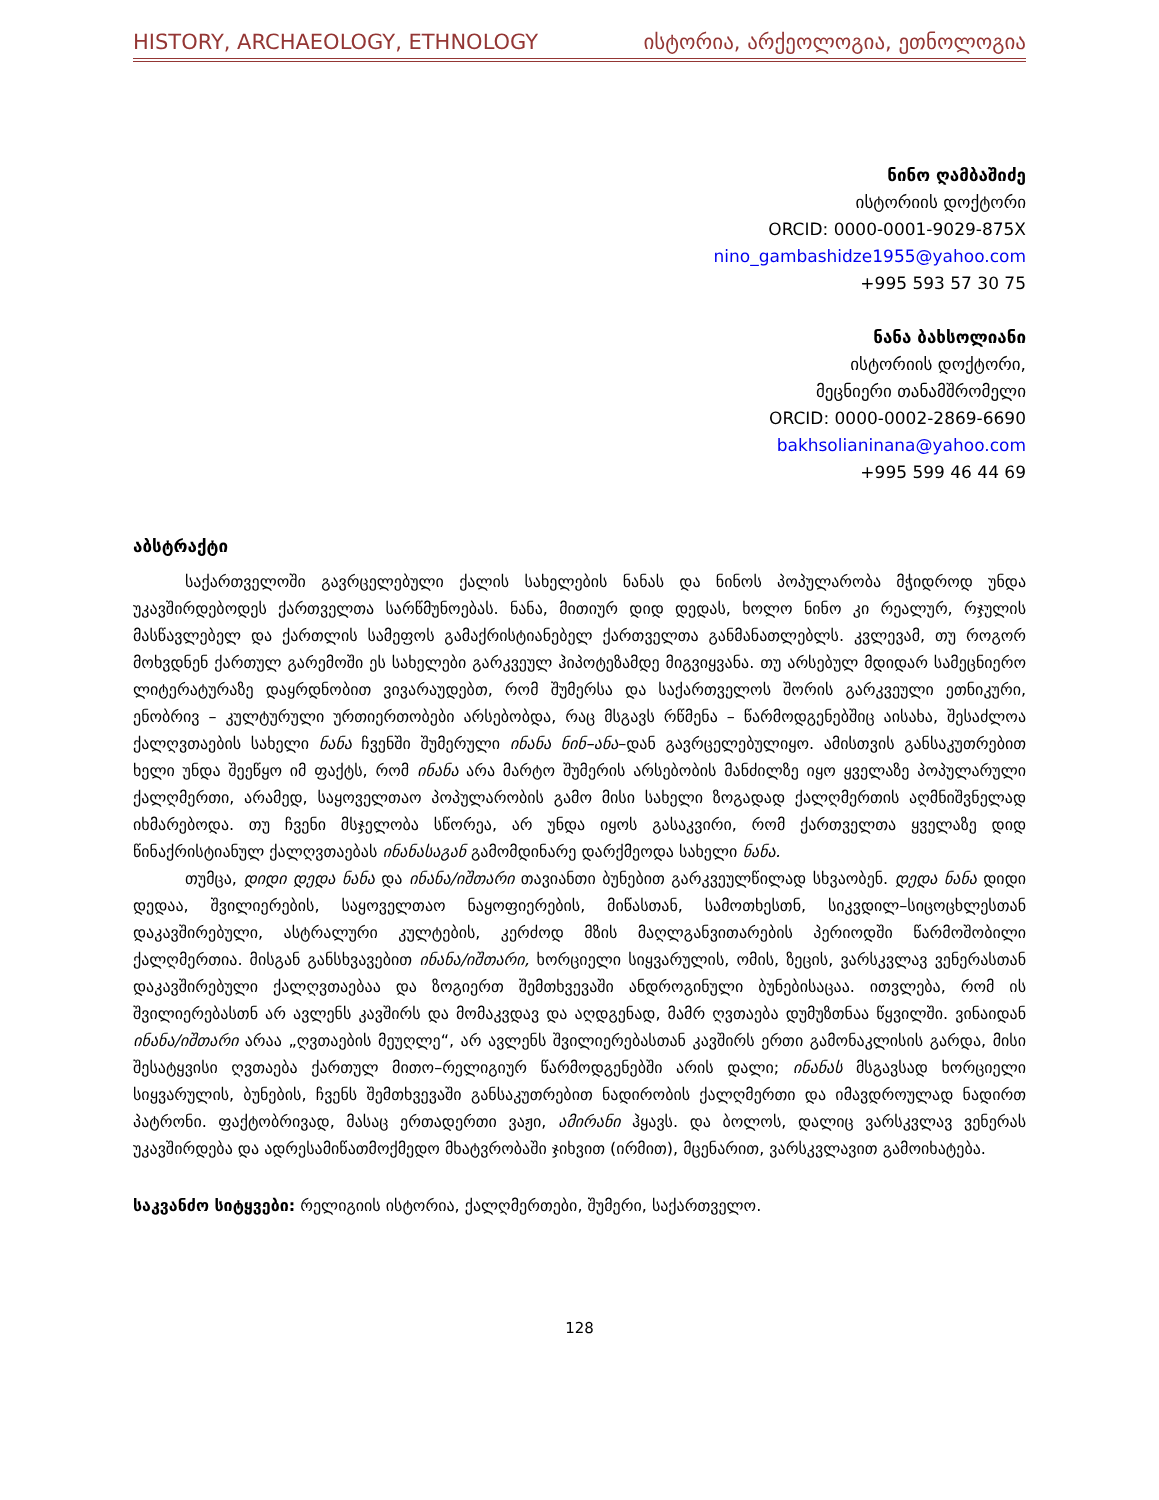HISTORY, ARCHAEOLOGY, ETHNOLOGY ისტორია, არქეოლოგია, ეთნოლოგია
ნინო ღამბაშიძე
ისტორიის დოქტორი
ORCID: 0000-0001-9029-875X
nino_gambashidze1955@yahoo.com
+995 593 57 30 75
ნანა ბახსოლიანი
ისტორიის დოქტორი,
მეცნიერი თანამშრომელი
ORCID: 0000-0002-2869-6690
bakhsolianinana@yahoo.com
+995 599 46 44 69
აბსტრაქტი
საქართველოში გავრცელებული ქალის სახელების ნანას და ნინოს პოპულარობა მჭიდროდ უნდა უკავშირდებოდეს ქართველთა სარწმუნოებას. ნანა, მითიურ დიდ დედას, ხოლო ნინო კი რეალურ, რჯულის მასწავლებელ და ქართლის სამეფოს გამაქრისტიანებელ ქართველთა განმანათლებლს. კვლევამ, თუ როგორ მოხვდნენ ქართულ გარემოში ეს სახელები გარკვეულ ჰიპოტეზამდე მიგვიყვანა. თუ არსებულ მდიდარ სამეცნიერო ლიტერატურაზე დაყრდნობით ვივარაუდებთ, რომ შუმერსა და საქართველოს შორის გარკვეული ეთნიკური, ენობრივ – კულტურული ურთიერთობები არსებობდა, რაც მსგავს რწმენა – წარმოდგენებშიც აისახა, შესაძლოა ქალღვთაების სახელი ნანა ჩვენში შუმერული ინანა ნინ–ანა–დან გავრცელებულიყო. ამისთვის განსაკუთრებით ხელი უნდა შეეწყო იმ ფაქტს, რომ ინანა არა მარტო შუმერის არსებობის მანძილზე იყო ყველაზე პოპულარული ქალღმერთი, არამედ, საყოველთაო პოპულარობის გამო მისი სახელი ზოგადად ქალღმერთის აღმნიშვნელად იხმარებოდა. თუ ჩვენი მსჯელობა სწორეა, არ უნდა იყოს გასაკვირი, რომ ქართველთა ყველაზე დიდ წინაქრისტიანულ ქალღვთაებას ინანასაგან გამომდინარე დარქმეოდა სახელი ნანა.
თუმცა, დიდი დედა ნანა და ინანა/იშთარი თავიანთი ბუნებით გარკვეულწილად სხვაობენ. დედა ნანა დიდი დედაა, შვილიერების, საყოველთაო ნაყოფიერების, მიწასთან, სამოთხესთნ, სიკვდილ–სიცოცხლესთან დაკავშირებული, ასტრალური კულტების, კერძოდ მზის მაღლგანვითარების პერიოდში წარმოშობილი ქალღმერთია. მისგან განსხვავებით ინანა/იშთარი, ხორციელი სიყვარულის, ომის, ზეცის, ვარსკვლავ ვენერასთან დაკავშირებული ქალღვთაებაა და ზოგიერთ შემთხვევაში ანდროგინული ბუნებისაცაა. ითვლება, რომ ის შვილიერებასთნ არ ავლენს კავშირს და მომაკვდავ და აღდგენად, მამრ ღვთაება დუმუზთნაა წყვილში. ვინაიდან ინანა/იშთარი არაა „ღვთაების მეუღლე“, არ ავლენს შვილიერებასთან კავშირს ერთი გამონაკლისის გარდა, მისი შესატყვისი ღვთაება ქართულ მითო–რელიგიურ წარმოდგენებში არის დალი; ინანას მსგავსად ხორციელი სიყვარულის, ბუნების, ჩვენს შემთხვევაში განსაკუთრებით ნადირობის ქალღმერთი და იმავდროულად ნადირთ პატრონი. ფაქტობრივად, მასაც ერთადერთი ვაჟი, ამირანი ჰყავს. და ბოლოს, დალიც ვარსკვლავ ვენერას უკავშირდება და ადრესამიწათმოქმედო მხატვრობაში ჯიხვით (ირმით), მცენარით, ვარსკვლავით გამოიხატება.
საკვანძო სიტყვები: რელიგიის ისტორია, ქალღმერთები, შუმერი, საქართველო.
128